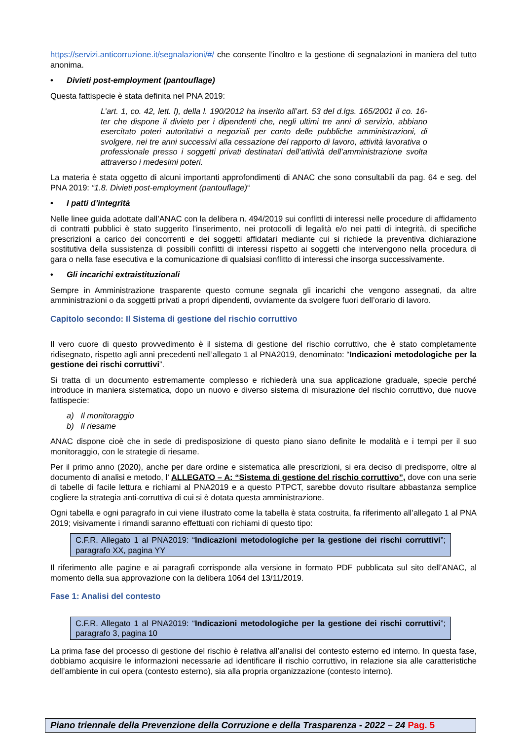https://servizi.anticorruzione.it/segnalazioni/#/ che consente l’inoltro e la gestione di segnalazioni in maniera del tutto anonima.
• Divieti post-employment (pantouflage)
Questa fattispecie è stata definita nel PNA 2019:
L’art. 1, co. 42, lett. l), della l. 190/2012 ha inserito all’art. 53 del d.lgs. 165/2001 il co. 16-ter che dispone il divieto per i dipendenti che, negli ultimi tre anni di servizio, abbiano esercitato poteri autoritativi o negoziali per conto delle pubbliche amministrazioni, di svolgere, nei tre anni successivi alla cessazione del rapporto di lavoro, attività lavorativa o professionale presso i soggetti privati destinatari dell’attività dell’amministrazione svolta attraverso i medesimi poteri.
La materia è stata oggetto di alcuni importanti approfondimenti di ANAC che sono consultabili da pag. 64 e seg. del PNA 2019: “1.8. Divieti post-employment (pantouflage)“
• I patti d’integrità
Nelle linee guida adottate dall’ANAC con la delibera n. 494/2019 sui conflitti di interessi nelle procedure di affidamento di contratti pubblici è stato suggerito l’inserimento, nei protocolli di legalità e/o nei patti di integrità, di specifiche prescrizioni a carico dei concorrenti e dei soggetti affidatari mediante cui si richiede la preventiva dichiarazione sostitutiva della sussistenza di possibili conflitti di interessi rispetto ai soggetti che intervengono nella procedura di gara o nella fase esecutiva e la comunicazione di qualsiasi conflitto di interessi che insorga successivamente.
• Gli incarichi extraistituzionali
Sempre in Amministrazione trasparente questo comune segnala gli incarichi che vengono assegnati, da altre amministrazioni o da soggetti privati a propri dipendenti, ovviamente da svolgere fuori dell’orario di lavoro.
Capitolo secondo: Il Sistema di gestione del rischio corruttivo
Il vero cuore di questo provvedimento è il sistema di gestione del rischio corruttivo, che è stato completamente ridisegnato, rispetto agli anni precedenti nell’allegato 1 al PNA2019, denominato: “Indicazioni metodologiche per la gestione dei rischi corruttivi”.
Si tratta di un documento estremamente complesso e richiederà una sua applicazione graduale, specie perché introduce in maniera sistematica, dopo un nuovo e diverso sistema di misurazione del rischio corruttivo, due nuove fattispecie:
a) Il monitoraggio
b) Il riesame
ANAC dispone cioè che in sede di predisposizione di questo piano siano definite le modalità e i tempi per il suo monitoraggio, con le strategie di riesame.
Per il primo anno (2020), anche per dare ordine e sistematica alle prescrizioni, si era deciso di predisporre, oltre al documento di analisi e metodo, l’ ALLEGATO – A: “Sistema di gestione del rischio corruttivo”, dove con una serie di tabelle di facile lettura e richiami al PNA2019 e a questo PTPCT, sarebbe dovuto risultare abbastanza semplice cogliere la strategia anti-corruttiva di cui si è dotata questa amministrazione.
Ogni tabella e ogni paragrafo in cui viene illustrato come la tabella è stata costruita, fa riferimento all’allegato 1 al PNA 2019; visivamente i rimandi saranno effettuati con richiami di questo tipo:
C.F.R. Allegato 1 al PNA2019: “Indicazioni metodologiche per la gestione dei rischi corruttivi”; paragrafo XX, pagina YY
Il riferimento alle pagine e ai paragrafi corrisponde alla versione in formato PDF pubblicata sul sito dell’ANAC, al momento della sua approvazione con la delibera 1064 del 13/11/2019.
Fase 1: Analisi del contesto
C.F.R. Allegato 1 al PNA2019: “Indicazioni metodologiche per la gestione dei rischi corruttivi”; paragrafo 3, pagina 10
La prima fase del processo di gestione del rischio è relativa all’analisi del contesto esterno ed interno. In questa fase, dobbiamo acquisire le informazioni necessarie ad identificare il rischio corruttivo, in relazione sia alle caratteristiche dell’ambiente in cui opera (contesto esterno), sia alla propria organizzazione (contesto interno).
Piano triennale della Prevenzione della Corruzione e della Trasparenza - 2022 – 24 Pag. 5